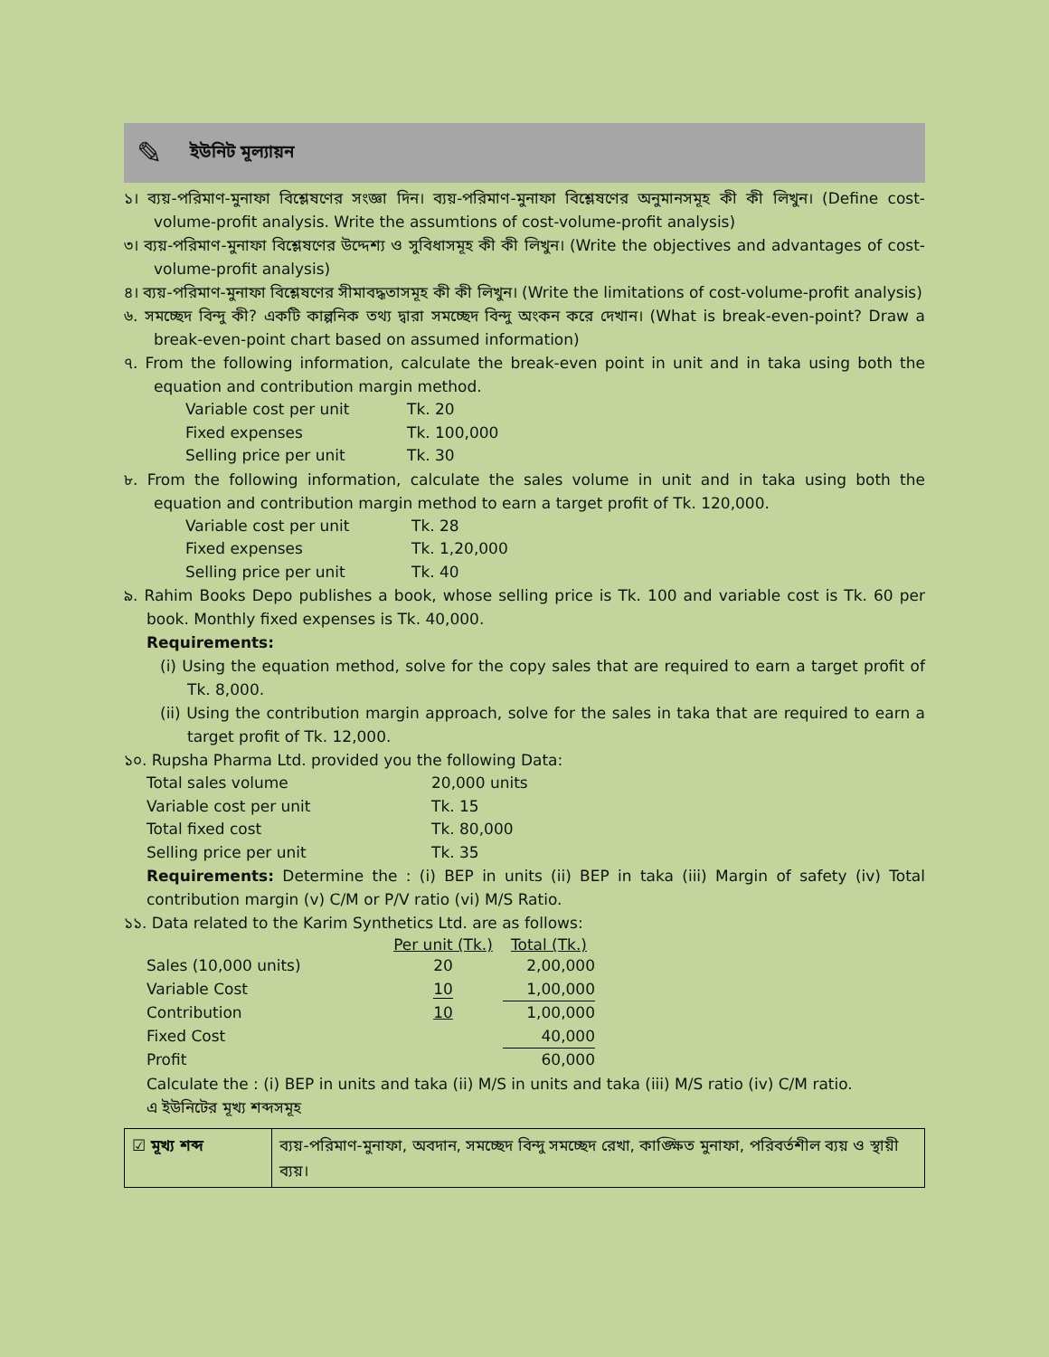✎ ইউনিট মূল্যায়ন
১। ব্যয়-পরিমাণ-মুনাফা বিশ্লেষণের সংজ্ঞা দিন। ব্যয়-পরিমাণ-মুনাফা বিশ্লেষণের অনুমানসমূহ কী কী লিখুন। (Define cost-volume-profit analysis. Write the assumtions of cost-volume-profit analysis)
৩। ব্যয়-পরিমাণ-মুনাফা বিশ্লেষণের উদ্দেশ্য ও সুবিধাসমূহ কী কী লিখুন। (Write the objectives and advantages of cost- volume-profit analysis)
৪। ব্যয়-পরিমাণ-মুনাফা বিশ্লেষণের সীমাবদ্ধতাসমূহ কী কী লিখুন। (Write the limitations of cost-volume-profit analysis)
৬. সমচ্ছেদ বিন্দু কী? একটি কাল্পনিক তথ্য দ্বারা সমচ্ছেদ বিন্দু অংকন করে দেখান। (What is break-even-point? Draw a break-even-point chart based on assumed information)
৭. From the following information, calculate the break-even point in unit and in taka using both the equation and contribution margin method.
| Variable cost per unit | Tk. 20 |
| Fixed expenses | Tk. 100,000 |
| Selling price per unit | Tk. 30 |
৮. From the following information, calculate the sales volume in unit and in taka using both the equation and contribution margin method to earn a target profit of Tk. 120,000.
| Variable cost per unit | Tk. 28 |
| Fixed expenses | Tk. 1,20,000 |
| Selling price per unit | Tk. 40 |
৯. Rahim Books Depo publishes a book, whose selling price is Tk. 100 and variable cost is Tk. 60 per book. Monthly fixed expenses is Tk. 40,000.
Requirements:
(i) Using the equation method, solve for the copy sales that are required to earn a target profit of Tk. 8,000.
(ii) Using the contribution margin approach, solve for the sales in taka that are required to earn a target profit of Tk. 12,000.
১০. Rupsha Pharma Ltd. provided you the following Data:
| Total sales volume | 20,000 units |
| Variable cost per unit | Tk. 15 |
| Total fixed cost | Tk. 80,000 |
| Selling price per unit | Tk. 35 |
Requirements: Determine the : (i) BEP in units (ii) BEP in taka (iii) Margin of safety (iv) Total contribution margin (v) C/M or P/V ratio (vi) M/S Ratio.
১১. Data related to the Karim Synthetics Ltd. are as follows:
| | Per unit (Tk.) | Total (Tk.) |
| --- | --- | --- |
| Sales (10,000 units) | 20 | 2,00,000 |
| Variable Cost | 10 | 1,00,000 |
| Contribution | 10 | 1,00,000 |
| Fixed Cost | | 40,000 |
| Profit | | 60,000 |
Calculate the : (i) BEP in units and taka (ii) M/S in units and taka (iii) M/S ratio (iv) C/M ratio.
এ ইউনিটের মূখ্য শব্দসমূহ
☑ মূখ্য শব্দ
ব্যয়-পরিমাণ-মুনাফা, অবদান, সমচ্ছেদ বিন্দু সমচ্ছেদ রেখা, কাঙ্ক্ষিত মুনাফা, পরিবর্তশীল ব্যয় ও স্থায়ী ব্যয়।